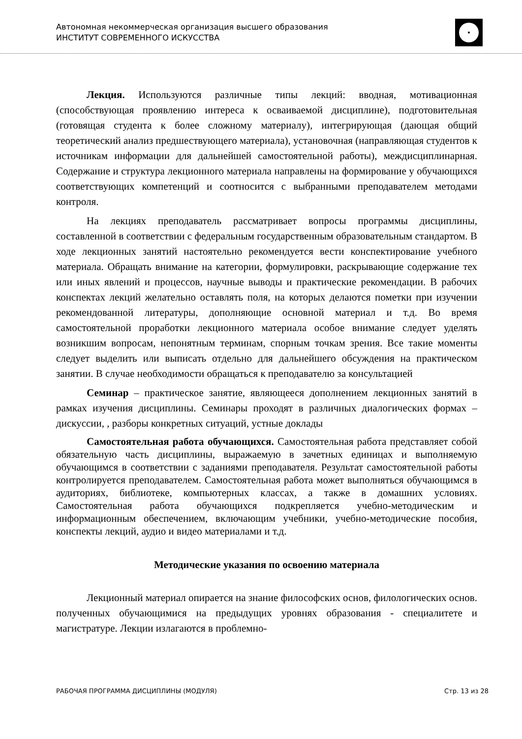Автономная некоммерческая организация высшего образования
ИНСТИТУТ СОВРЕМЕННОГО ИСКУССТВА
Лекция. Используются различные типы лекций: вводная, мотивационная (способствующая проявлению интереса к осваиваемой дисциплине), подготовительная (готовящая студента к более сложному материалу), интегрирующая (дающая общий теоретический анализ предшествующего материала), установочная (направляющая студентов к источникам информации для дальнейшей самостоятельной работы), междисциплинарная. Содержание и структура лекционного материала направлены на формирование у обучающихся соответствующих компетенций и соотносится с выбранными преподавателем методами контроля.
На лекциях преподаватель рассматривает вопросы программы дисциплины, составленной в соответствии с федеральным государственным образовательным стандартом. В ходе лекционных занятий настоятельно рекомендуется вести конспектирование учебного материала. Обращать внимание на категории, формулировки, раскрывающие содержание тех или иных явлений и процессов, научные выводы и практические рекомендации. В рабочих конспектах лекций желательно оставлять поля, на которых делаются пометки при изучении рекомендованной литературы, дополняющие основной материал и т.д. Во время самостоятельной проработки лекционного материала особое внимание следует уделять возникшим вопросам, непонятным терминам, спорным точкам зрения. Все такие моменты следует выделить или выписать отдельно для дальнейшего обсуждения на практическом занятии. В случае необходимости обращаться к преподавателю за консультацией
Семинар – практическое занятие, являющееся дополнением лекционных занятий в рамках изучения дисциплины. Семинары проходят в различных диалогических формах – дискуссии, , разборы конкретных ситуаций, устные доклады
Самостоятельная работа обучающихся. Самостоятельная работа представляет собой обязательную часть дисциплины, выражаемую в зачетных единицах и выполняемую обучающимся в соответствии с заданиями преподавателя. Результат самостоятельной работы контролируется преподавателем. Самостоятельная работа может выполняться обучающимся в аудиториях, библиотеке, компьютерных классах, а также в домашних условиях. Самостоятельная работа обучающихся подкрепляется учебно-методическим и информационным обеспечением, включающим учебники, учебно-методические пособия, конспекты лекций, аудио и видео материалами и т.д.
Методические указания по освоению материала
Лекционный материал опирается на знание философских основ, филологических основ. полученных обучающимися на предыдущих уровнях образования - специалитете и магистратуре. Лекции излагаются в проблемно-
РАБОЧАЯ ПРОГРАММА ДИСЦИПЛИНЫ (МОДУЛЯ) Стр. 13 из 28